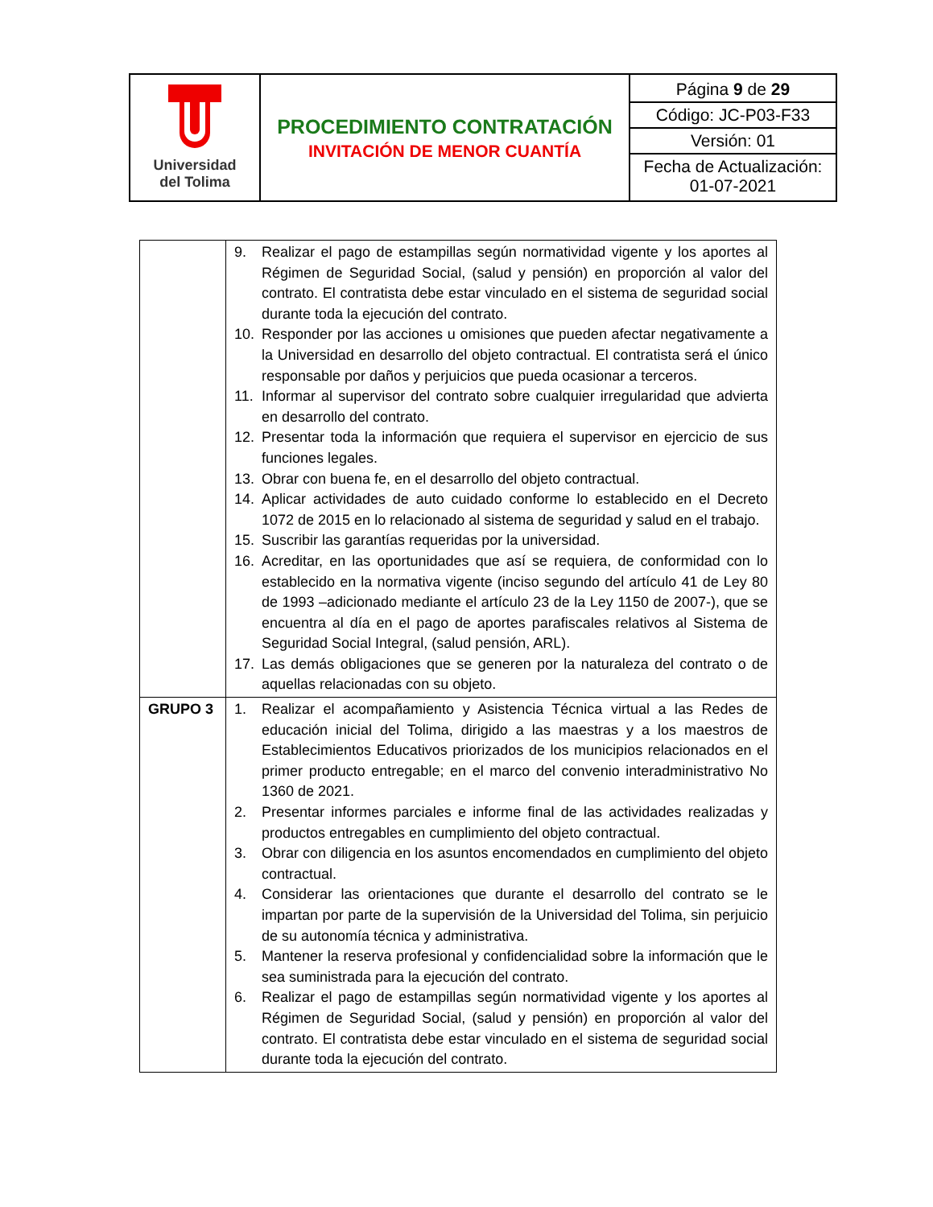| Universidad del Tolima | PROCEDIMIENTO CONTRATACIÓN INVITACIÓN DE MENOR CUANTÍA | Página 9 de 29 Código: JC-P03-F33 Versión: 01 Fecha de Actualización: 01-07-2021 |
| | 9. Realizar el pago de estampillas según normatividad vigente y los aportes al Régimen de Seguridad Social, (salud y pensión) en proporción al valor del contrato. El contratista debe estar vinculado en el sistema de seguridad social durante toda la ejecución del contrato. 10. Responder por las acciones u omisiones que pueden afectar negativamente a la Universidad en desarrollo del objeto contractual. El contratista será el único responsable por daños y perjuicios que pueda ocasionar a terceros. 11. Informar al supervisor del contrato sobre cualquier irregularidad que advierta en desarrollo del contrato. 12. Presentar toda la información que requiera el supervisor en ejercicio de sus funciones legales. 13. Obrar con buena fe, en el desarrollo del objeto contractual. 14. Aplicar actividades de auto cuidado conforme lo establecido en el Decreto 1072 de 2015 en lo relacionado al sistema de seguridad y salud en el trabajo. 15. Suscribir las garantías requeridas por la universidad. 16. Acreditar, en las oportunidades que así se requiera, de conformidad con lo establecido en la normativa vigente (inciso segundo del artículo 41 de Ley 80 de 1993 –adicionado mediante el artículo 23 de la Ley 1150 de 2007-), que se encuentra al día en el pago de aportes parafiscales relativos al Sistema de Seguridad Social Integral, (salud pensión, ARL). 17. Las demás obligaciones que se generen por la naturaleza del contrato o de aquellas relacionadas con su objeto. |
| GRUPO 3 | 1. Realizar el acompañamiento y Asistencia Técnica virtual a las Redes de educación inicial del Tolima, dirigido a las maestras y a los maestros de Establecimientos Educativos priorizados de los municipios relacionados en el primer producto entregable; en el marco del convenio interadministrativo No 1360 de 2021. 2. Presentar informes parciales e informe final de las actividades realizadas y productos entregables en cumplimiento del objeto contractual. 3. Obrar con diligencia en los asuntos encomendados en cumplimiento del objeto contractual. 4. Considerar las orientaciones que durante el desarrollo del contrato se le impartan por parte de la supervisión de la Universidad del Tolima, sin perjuicio de su autonomía técnica y administrativa. 5. Mantener la reserva profesional y confidencialidad sobre la información que le sea suministrada para la ejecución del contrato. 6. Realizar el pago de estampillas según normatividad vigente y los aportes al Régimen de Seguridad Social, (salud y pensión) en proporción al valor del contrato. El contratista debe estar vinculado en el sistema de seguridad social durante toda la ejecución del contrato. |